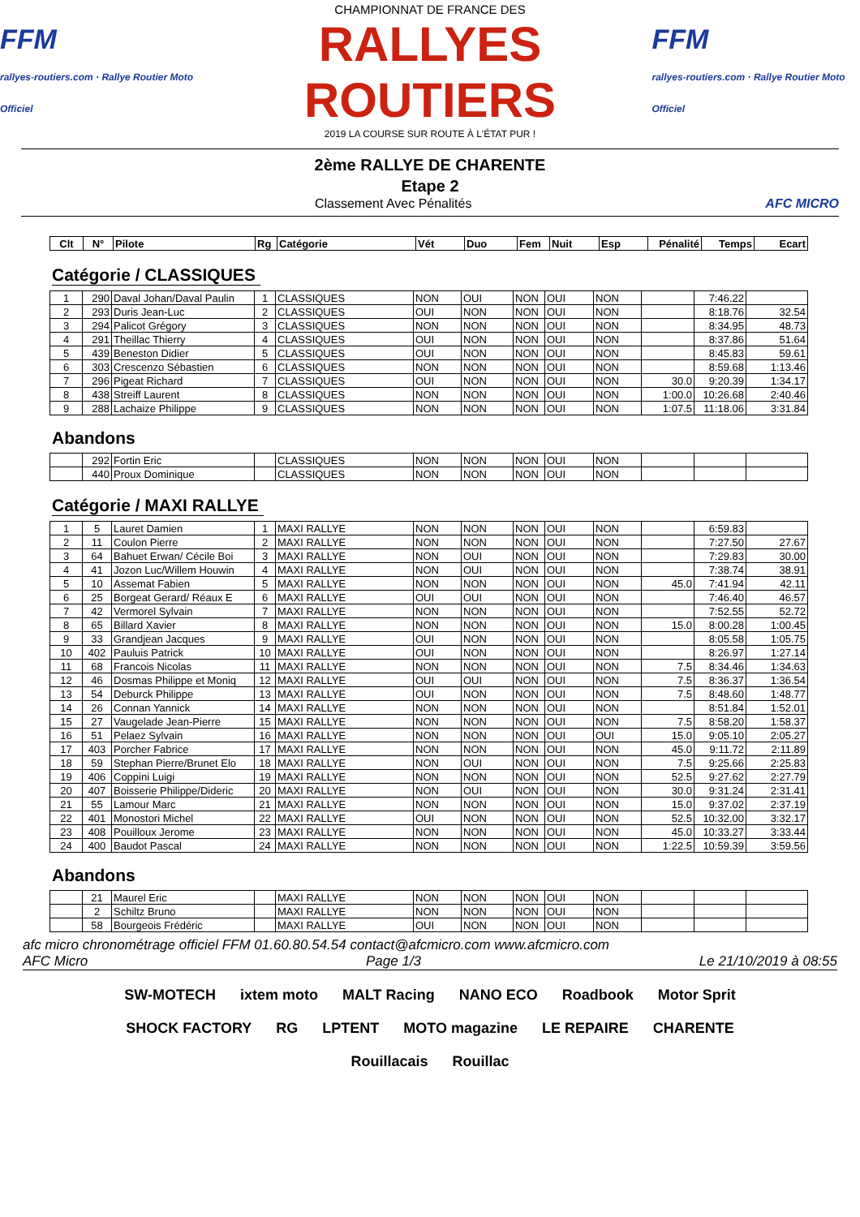FFM
rallyes-routiers.com · Rallye Routier Moto Officiel
CHAMPIONNAT DE FRANCE DES
RALLYES ROUTIERS
2019 LA COURSE SUR ROUTE À L'ÉTAT PUR !
FFM
rallyes-routiers.com · Rallye Routier Moto Officiel
2ème RALLYE DE CHARENTE
Etape 2
Classement Avec Pénalités AFC MICRO
| Clt | N° | Pilote | Rg | Catégorie | Vét | Duo | Fem | Nuit | Esp | Pénalité | Temps | Ecart |
| --- | --- | --- | --- | --- | --- | --- | --- | --- | --- | --- | --- | --- |
Catégorie / CLASSIQUES
| 1 | 290 | Daval Johan/Daval Paulin | 1 | CLASSIQUES | NON | OUI | NON | OUI | NON | | 7:46.22 | |
| 2 | 293 | Duris Jean-Luc | 2 | CLASSIQUES | OUI | NON | NON | OUI | NON | | 8:18.76 | 32.54 |
| 3 | 294 | Palicot Grégory | 3 | CLASSIQUES | NON | NON | NON | OUI | NON | | 8:34.95 | 48.73 |
| 4 | 291 | Theillac Thierry | 4 | CLASSIQUES | OUI | NON | NON | OUI | NON | | 8:37.86 | 51.64 |
| 5 | 439 | Beneston Didier | 5 | CLASSIQUES | OUI | NON | NON | OUI | NON | | 8:45.83 | 59.61 |
| 6 | 303 | Crescenzo Sébastien | 6 | CLASSIQUES | NON | NON | NON | OUI | NON | | 8:59.68 | 1:13.46 |
| 7 | 296 | Pigeat Richard | 7 | CLASSIQUES | OUI | NON | NON | OUI | NON | 30.0 | 9:20.39 | 1:34.17 |
| 8 | 438 | Streiff Laurent | 8 | CLASSIQUES | NON | NON | NON | OUI | NON | 1:00.0 | 10:26.68 | 2:40.46 |
| 9 | 288 | Lachaize Philippe | 9 | CLASSIQUES | NON | NON | NON | OUI | NON | 1:07.5 | 11:18.06 | 3:31.84 |
Abandons
| | 292 | Fortin Eric | | CLASSIQUES | NON | NON | NON | OUI | NON | | | |
| | 440 | Proux Dominique | | CLASSIQUES | NON | NON | NON | OUI | NON | | | |
Catégorie / MAXI RALLYE
| 1 | 5 | Lauret Damien | 1 | MAXI RALLYE | NON | NON | NON | OUI | NON | | 6:59.83 | |
| 2 | 11 | Coulon Pierre | 2 | MAXI RALLYE | NON | NON | NON | OUI | NON | | 7:27.50 | 27.67 |
| 3 | 64 | Bahuet Erwan/ Cécile Boi | 3 | MAXI RALLYE | NON | OUI | NON | OUI | NON | | 7:29.83 | 30.00 |
| 4 | 41 | Jozon Luc/Willem Houwin | 4 | MAXI RALLYE | NON | OUI | NON | OUI | NON | | 7:38.74 | 38.91 |
| 5 | 10 | Assemat Fabien | 5 | MAXI RALLYE | NON | NON | NON | OUI | NON | 45.0 | 7:41.94 | 42.11 |
| 6 | 25 | Borgeat Gerard/ Réaux E | 6 | MAXI RALLYE | OUI | OUI | NON | OUI | NON | | 7:46.40 | 46.57 |
| 7 | 42 | Vermorel Sylvain | 7 | MAXI RALLYE | NON | NON | NON | OUI | NON | | 7:52.55 | 52.72 |
| 8 | 65 | Billard Xavier | 8 | MAXI RALLYE | NON | NON | NON | OUI | NON | 15.0 | 8:00.28 | 1:00.45 |
| 9 | 33 | Grandjean Jacques | 9 | MAXI RALLYE | OUI | NON | NON | OUI | NON | | 8:05.58 | 1:05.75 |
| 10 | 402 | Pauluis Patrick | 10 | MAXI RALLYE | OUI | NON | NON | OUI | NON | | 8:26.97 | 1:27.14 |
| 11 | 68 | Francois Nicolas | 11 | MAXI RALLYE | NON | NON | NON | OUI | NON | 7.5 | 8:34.46 | 1:34.63 |
| 12 | 46 | Dosmas Philippe et Moniq | 12 | MAXI RALLYE | OUI | OUI | NON | OUI | NON | 7.5 | 8:36.37 | 1:36.54 |
| 13 | 54 | Deburck Philippe | 13 | MAXI RALLYE | OUI | NON | NON | OUI | NON | 7.5 | 8:48.60 | 1:48.77 |
| 14 | 26 | Connan Yannick | 14 | MAXI RALLYE | NON | NON | NON | OUI | NON | | 8:51.84 | 1:52.01 |
| 15 | 27 | Vaugelade Jean-Pierre | 15 | MAXI RALLYE | NON | NON | NON | OUI | NON | 7.5 | 8:58.20 | 1:58.37 |
| 16 | 51 | Pelaez Sylvain | 16 | MAXI RALLYE | NON | NON | NON | OUI | OUI | 15.0 | 9:05.10 | 2:05.27 |
| 17 | 403 | Porcher Fabrice | 17 | MAXI RALLYE | NON | NON | NON | OUI | NON | 45.0 | 9:11.72 | 2:11.89 |
| 18 | 59 | Stephan Pierre/Brunet Elo | 18 | MAXI RALLYE | NON | OUI | NON | OUI | NON | 7.5 | 9:25.66 | 2:25.83 |
| 19 | 406 | Coppini Luigi | 19 | MAXI RALLYE | NON | NON | NON | OUI | NON | 52.5 | 9:27.62 | 2:27.79 |
| 20 | 407 | Boisserie Philippe/Dideric | 20 | MAXI RALLYE | NON | OUI | NON | OUI | NON | 30.0 | 9:31.24 | 2:31.41 |
| 21 | 55 | Lamour Marc | 21 | MAXI RALLYE | NON | NON | NON | OUI | NON | 15.0 | 9:37.02 | 2:37.19 |
| 22 | 401 | Monostori Michel | 22 | MAXI RALLYE | OUI | NON | NON | OUI | NON | 52.5 | 10:32.00 | 3:32.17 |
| 23 | 408 | Pouilloux Jerome | 23 | MAXI RALLYE | NON | NON | NON | OUI | NON | 45.0 | 10:33.27 | 3:33.44 |
| 24 | 400 | Baudot Pascal | 24 | MAXI RALLYE | NON | NON | NON | OUI | NON | 1:22.5 | 10:59.39 | 3:59.56 |
Abandons
| | 21 | Maurel Eric | | MAXI RALLYE | NON | NON | NON | OUI | NON | | | |
| | 2 | Schiltz Bruno | | MAXI RALLYE | NON | NON | NON | OUI | NON | | | |
| | 58 | Bourgeois Frédéric | | MAXI RALLYE | OUI | NON | NON | OUI | NON | | | |
afc micro chronométrage officiel FFM 01.60.80.54.54 contact@afcmicro.com www.afcmicro.com
AFC Micro Page 1/3 Le 21/10/2019 à 08:55
SW-MOTECH ixtem moto MALT Racing NANO ECO Roadbook Motor Sprit SHOCK FACTORY RG LPTENT MOTO magazine LE REPAIRE CHARENTE Rouillacais Rouillac